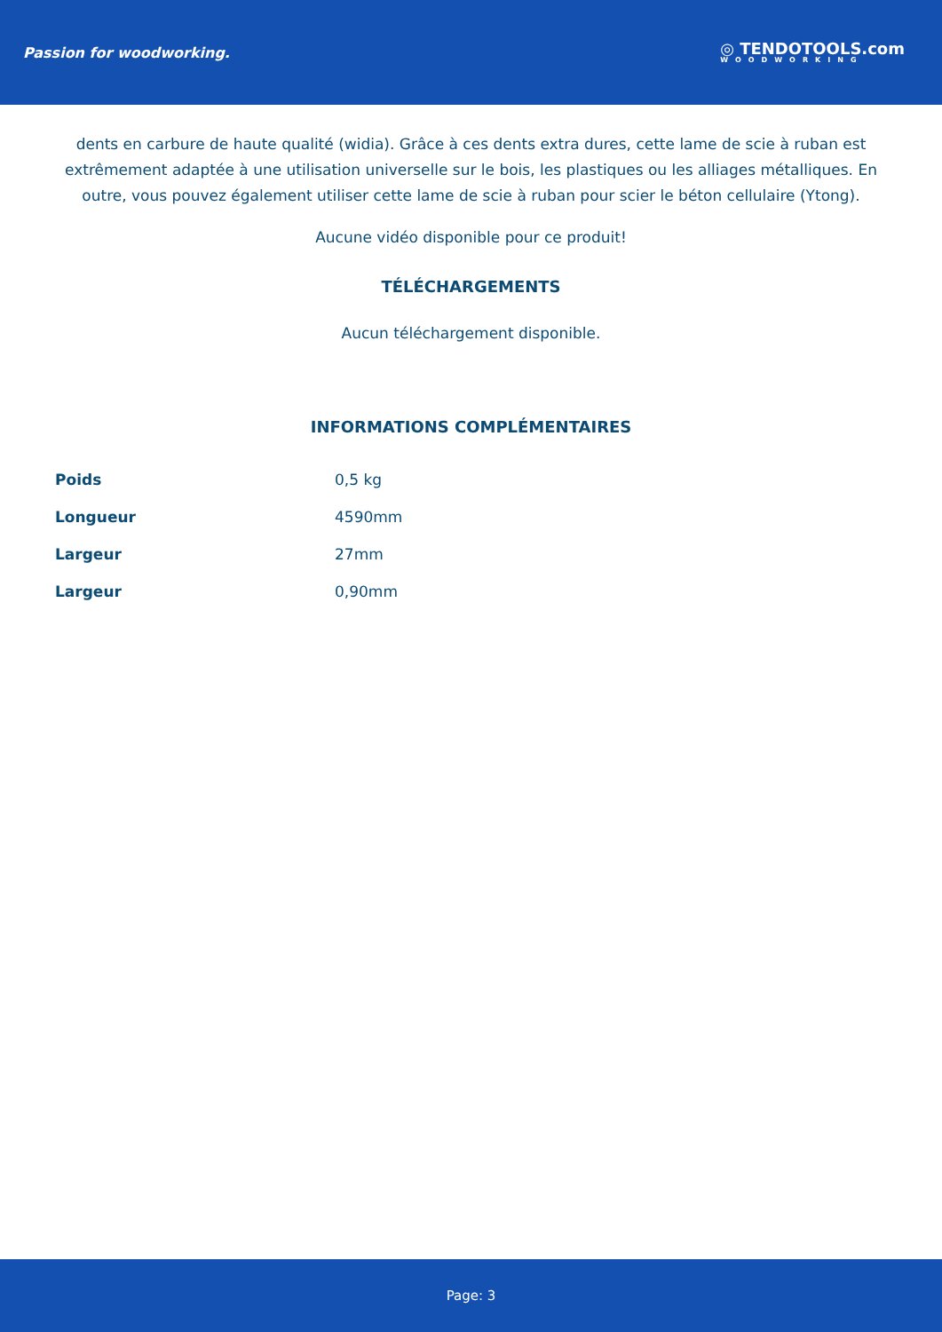Passion for woodworking.
◎ TENDOTOOLS.com
WOODWORKING
dents en carbure de haute qualité (widia). Grâce à ces dents extra dures, cette lame de scie à ruban est extrêmement adaptée à une utilisation universelle sur le bois, les plastiques ou les alliages métalliques. En outre, vous pouvez également utiliser cette lame de scie à ruban pour scier le béton cellulaire (Ytong).
Aucune vidéo disponible pour ce produit!
TÉLÉCHARGEMENTS
Aucun téléchargement disponible.
INFORMATIONS COMPLÉMENTAIRES
| Poids | 0,5 kg |
| Longueur | 4590mm |
| Largeur | 27mm |
| Largeur | 0,90mm |
Page: 3